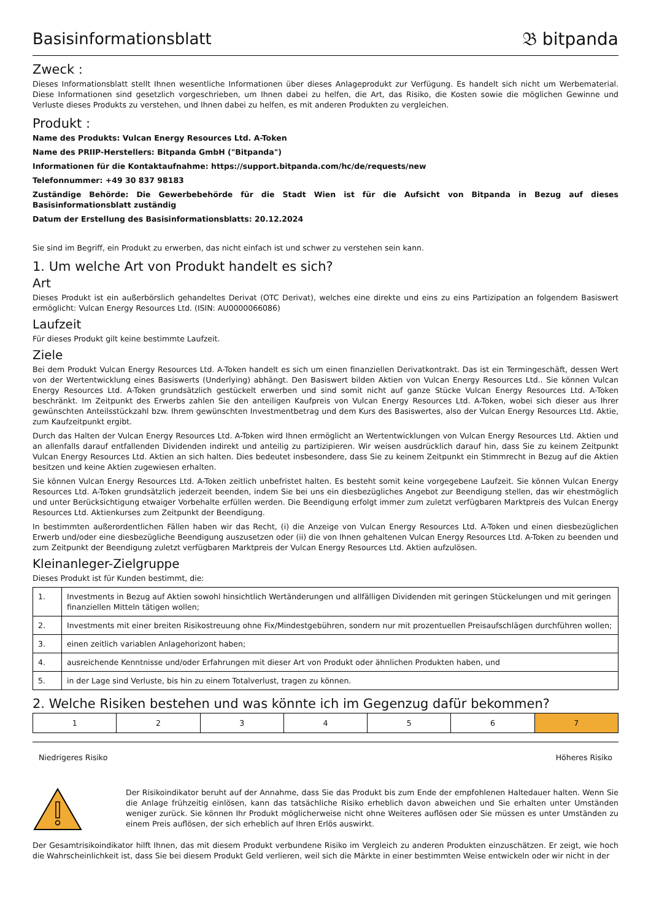Basisinformationsblatt
𝔅 bitpanda
Zweck :
Dieses Informationsblatt stellt Ihnen wesentliche Informationen über dieses Anlageprodukt zur Verfügung. Es handelt sich nicht um Werbematerial. Diese Informationen sind gesetzlich vorgeschrieben, um Ihnen dabei zu helfen, die Art, das Risiko, die Kosten sowie die möglichen Gewinne und Verluste dieses Produkts zu verstehen, und Ihnen dabei zu helfen, es mit anderen Produkten zu vergleichen.
Produkt :
Name des Produkts: Vulcan Energy Resources Ltd. A-Token
Name des PRIIP-Herstellers: Bitpanda GmbH ("Bitpanda")
Informationen für die Kontaktaufnahme: https://support.bitpanda.com/hc/de/requests/new
Telefonnummer: +49 30 837 98183
Zuständige Behörde: Die Gewerbebehörde für die Stadt Wien ist für die Aufsicht von Bitpanda in Bezug auf dieses Basisinformationsblatt zuständig
Datum der Erstellung des Basisinformationsblatts: 20.12.2024
Sie sind im Begriff, ein Produkt zu erwerben, das nicht einfach ist und schwer zu verstehen sein kann.
1. Um welche Art von Produkt handelt es sich?
Art
Dieses Produkt ist ein außerbörslich gehandeltes Derivat (OTC Derivat), welches eine direkte und eins zu eins Partizipation an folgendem Basiswert ermöglicht: Vulcan Energy Resources Ltd. (ISIN: AU0000066086)
Laufzeit
Für dieses Produkt gilt keine bestimmte Laufzeit.
Ziele
Bei dem Produkt Vulcan Energy Resources Ltd. A-Token handelt es sich um einen finanziellen Derivatkontrakt. Das ist ein Termingeschäft, dessen Wert von der Wertentwicklung eines Basiswerts (Underlying) abhängt. Den Basiswert bilden Aktien von Vulcan Energy Resources Ltd.. Sie können Vulcan Energy Resources Ltd. A-Token grundsätzlich gestückelt erwerben und sind somit nicht auf ganze Stücke Vulcan Energy Resources Ltd. A-Token beschränkt. Im Zeitpunkt des Erwerbs zahlen Sie den anteiligen Kaufpreis von Vulcan Energy Resources Ltd. A-Token, wobei sich dieser aus Ihrer gewünschten Anteilsstückzahl bzw. Ihrem gewünschten Investmentbetrag und dem Kurs des Basiswertes, also der Vulcan Energy Resources Ltd. Aktie, zum Kaufzeitpunkt ergibt.
Durch das Halten der Vulcan Energy Resources Ltd. A-Token wird Ihnen ermöglicht an Wertentwicklungen von Vulcan Energy Resources Ltd. Aktien und an allenfalls darauf entfallenden Dividenden indirekt und anteilig zu partizipieren. Wir weisen ausdrücklich darauf hin, dass Sie zu keinem Zeitpunkt Vulcan Energy Resources Ltd. Aktien an sich halten. Dies bedeutet insbesondere, dass Sie zu keinem Zeitpunkt ein Stimmrecht in Bezug auf die Aktien besitzen und keine Aktien zugewiesen erhalten.
Sie können Vulcan Energy Resources Ltd. A-Token zeitlich unbefristet halten. Es besteht somit keine vorgegebene Laufzeit. Sie können Vulcan Energy Resources Ltd. A-Token grundsätzlich jederzeit beenden, indem Sie bei uns ein diesbezügliches Angebot zur Beendigung stellen, das wir ehestmöglich und unter Berücksichtigung etwaiger Vorbehalte erfüllen werden. Die Beendigung erfolgt immer zum zuletzt verfügbaren Marktpreis des Vulcan Energy Resources Ltd. Aktienkurses zum Zeitpunkt der Beendigung.
In bestimmten außerordentlichen Fällen haben wir das Recht, (i) die Anzeige von Vulcan Energy Resources Ltd. A-Token und einen diesbezüglichen Erwerb und/oder eine diesbezügliche Beendigung auszusetzen oder (ii) die von Ihnen gehaltenen Vulcan Energy Resources Ltd. A-Token zu beenden und zum Zeitpunkt der Beendigung zuletzt verfügbaren Marktpreis der Vulcan Energy Resources Ltd. Aktien aufzulösen.
Kleinanleger-Zielgruppe
Dieses Produkt ist für Kunden bestimmt, die:
| 1. | Investments in Bezug auf Aktien sowohl hinsichtlich Wertänderungen und allfälligen Dividenden mit geringen Stückelungen und mit geringen finanziellen Mitteln tätigen wollen; |
| 2. | Investments mit einer breiten Risikostreuung ohne Fix/Mindestgebühren, sondern nur mit prozentuellen Preisaufschlägen durchführen wollen; |
| 3. | einen zeitlich variablen Anlagehorizont haben; |
| 4. | ausreichende Kenntnisse und/oder Erfahrungen mit dieser Art von Produkt oder ähnlichen Produkten haben, und |
| 5. | in der Lage sind Verluste, bis hin zu einem Totalverlust, tragen zu können. |
2. Welche Risiken bestehen und was könnte ich im Gegenzug dafür bekommen?
| 1 | 2 | 3 | 4 | 5 | 6 | 7 |
Niedrigeres Risiko Höheres Risiko
Der Risikoindikator beruht auf der Annahme, dass Sie das Produkt bis zum Ende der empfohlenen Haltedauer halten. Wenn Sie die Anlage frühzeitig einlösen, kann das tatsächliche Risiko erheblich davon abweichen und Sie erhalten unter Umständen weniger zurück. Sie können Ihr Produkt möglicherweise nicht ohne Weiteres auflösen oder Sie müssen es unter Umständen zu einem Preis auflösen, der sich erheblich auf Ihren Erlös auswirkt.
Der Gesamtrisikoindikator hilft Ihnen, das mit diesem Produkt verbundene Risiko im Vergleich zu anderen Produkten einzuschätzen. Er zeigt, wie hoch die Wahrscheinlichkeit ist, dass Sie bei diesem Produkt Geld verlieren, weil sich die Märkte in einer bestimmten Weise entwickeln oder wir nicht in der